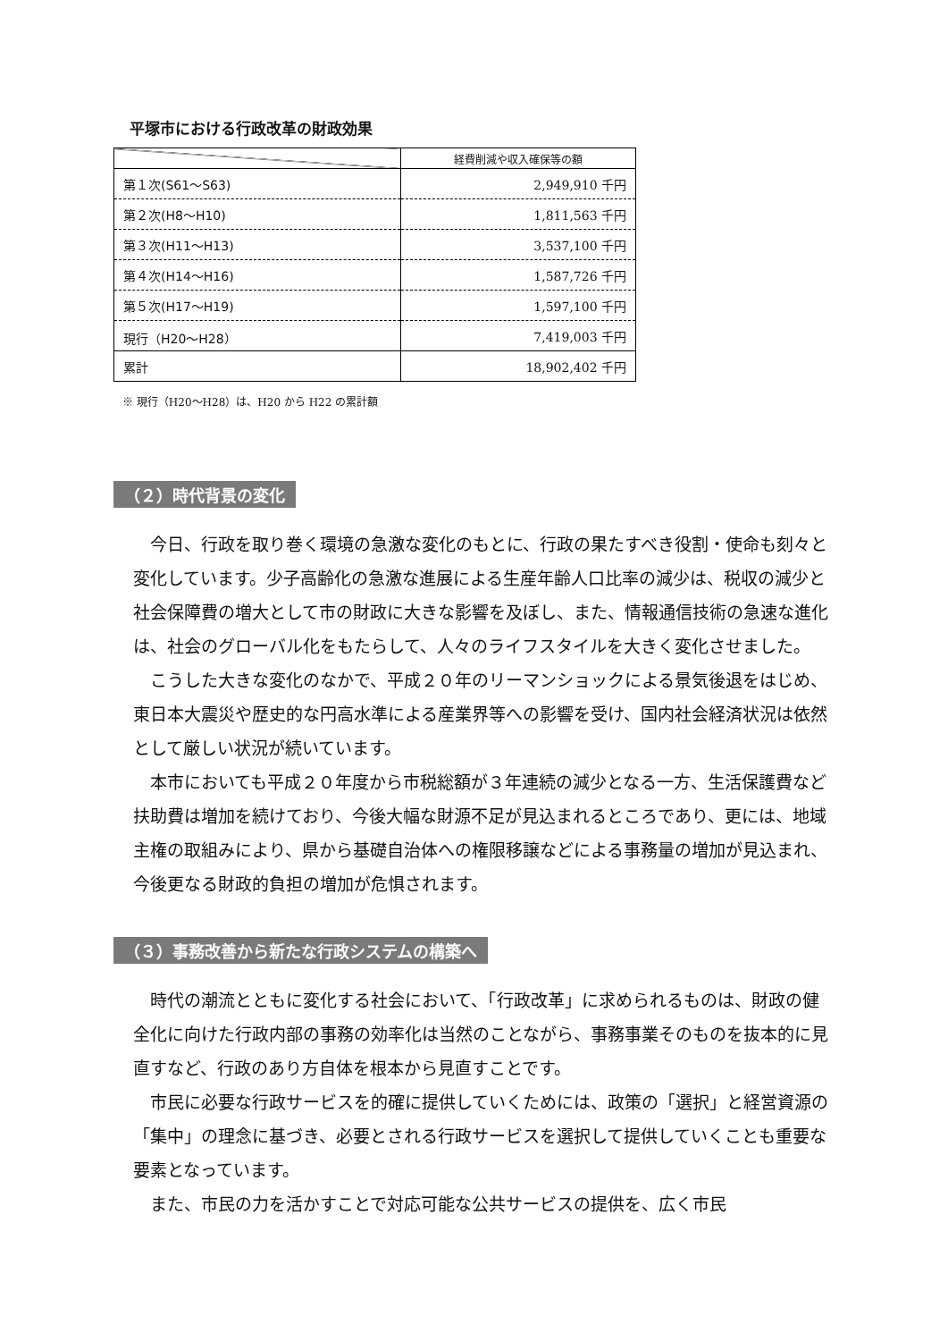平塚市における行政改革の財政効果
| | 経費削減や収入確保等の額 |
| --- | --- |
| 第１次(S61～S63) | 2,949,910 千円 |
| 第２次(H8～H10) | 1,811,563 千円 |
| 第３次(H11～H13) | 3,537,100 千円 |
| 第４次(H14～H16) | 1,587,726 千円 |
| 第５次(H17～H19) | 1,597,100 千円 |
| 現行（H20～H28） | 7,419,003 千円 |
| 累計 | 18,902,402 千円 |
※ 現行（H20～H28）は、H20 から H22 の累計額
（２）時代背景の変化
今日、行政を取り巻く環境の急激な変化のもとに、行政の果たすべき役割・使命も刻々と変化しています。少子高齢化の急激な進展による生産年齢人口比率の減少は、税収の減少と社会保障費の増大として市の財政に大きな影響を及ぼし、また、情報通信技術の急速な進化は、社会のグローバル化をもたらして、人々のライフスタイルを大きく変化させました。
こうした大きな変化のなかで、平成２０年のリーマンショックによる景気後退をはじめ、東日本大震災や歴史的な円高水準による産業界等への影響を受け、国内社会経済状況は依然として厳しい状況が続いています。
本市においても平成２０年度から市税総額が３年連続の減少となる一方、生活保護費など扶助費は増加を続けており、今後大幅な財源不足が見込まれるところであり、更には、地域主権の取組みにより、県から基礎自治体への権限移譲などによる事務量の増加が見込まれ、今後更なる財政的負担の増加が危惧されます。
（３）事務改善から新たな行政システムの構築へ
時代の潮流とともに変化する社会において、「行政改革」に求められるものは、財政の健全化に向けた行政内部の事務の効率化は当然のことながら、事務事業そのものを抜本的に見直すなど、行政のあり方自体を根本から見直すことです。
市民に必要な行政サービスを的確に提供していくためには、政策の「選択」と経営資源の「集中」の理念に基づき、必要とされる行政サービスを選択して提供していくことも重要な要素となっています。
また、市民の力を活かすことで対応可能な公共サービスの提供を、広く市民